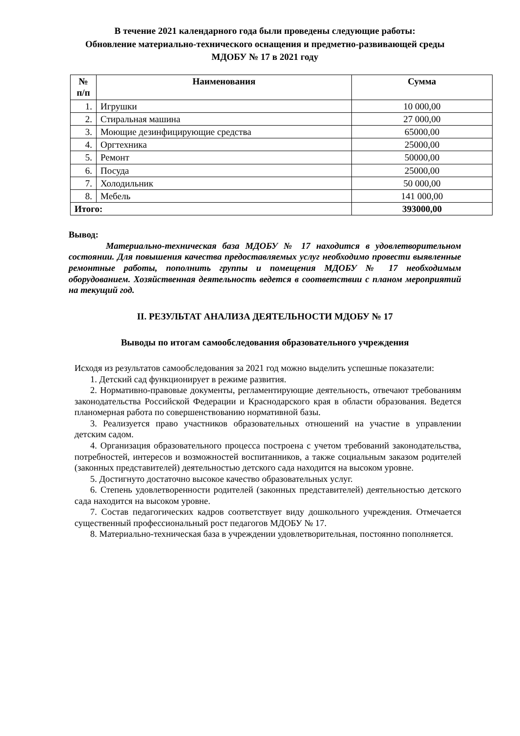В течение 2021 календарного года были проведены следующие работы:
Обновление материально-технического оснащения и предметно-развивающей среды МДОБУ № 17 в 2021 году
| № п/п | Наименования | Сумма |
| --- | --- | --- |
| 1. | Игрушки | 10 000,00 |
| 2. | Стиральная машина | 27 000,00 |
| 3. | Моющие дезинфицирующие средства | 65000,00 |
| 4. | Оргтехника | 25000,00 |
| 5. | Ремонт | 50000,00 |
| 6. | Посуда | 25000,00 |
| 7. | Холодильник | 50 000,00 |
| 8. | Мебель | 141 000,00 |
| Итого: | | 393000,00 |
Вывод:
Материально-техническая база МДОБУ № 17 находится в удовлетворительном состоянии. Для повышения качества предоставляемых услуг необходимо провести выявленные ремонтные работы, пополнить группы и помещения МДОБУ № 17 необходимым оборудованием. Хозяйственная деятельность ведется в соответствии с планом мероприятий на текущий год.
II. РЕЗУЛЬТАТ АНАЛИЗА ДЕЯТЕЛЬНОСТИ МДОБУ № 17
Выводы по итогам самообследования образовательного учреждения
Исходя из результатов самообследования за 2021 год можно выделить успешные показатели:
1. Детский сад функционирует в режиме развития.
2. Нормативно-правовые документы, регламентирующие деятельность, отвечают требованиям законодательства Российской Федерации и Краснодарского края в области образования. Ведется планомерная работа по совершенствованию нормативной базы.
3. Реализуется право участников образовательных отношений на участие в управлении детским садом.
4. Организация образовательного процесса построена с учетом требований законодательства, потребностей, интересов и возможностей воспитанников, а также социальным заказом родителей (законных представителей) деятельностью детского сада находится на высоком уровне.
5. Достигнуто достаточно высокое качество образовательных услуг.
6. Степень удовлетворенности родителей (законных представителей) деятельностью детского сада находится на высоком уровне.
7. Состав педагогических кадров соответствует виду дошкольного учреждения. Отмечается существенный профессиональный рост педагогов МДОБУ № 17.
8. Материально-техническая база в учреждении удовлетворительная, постоянно пополняется.